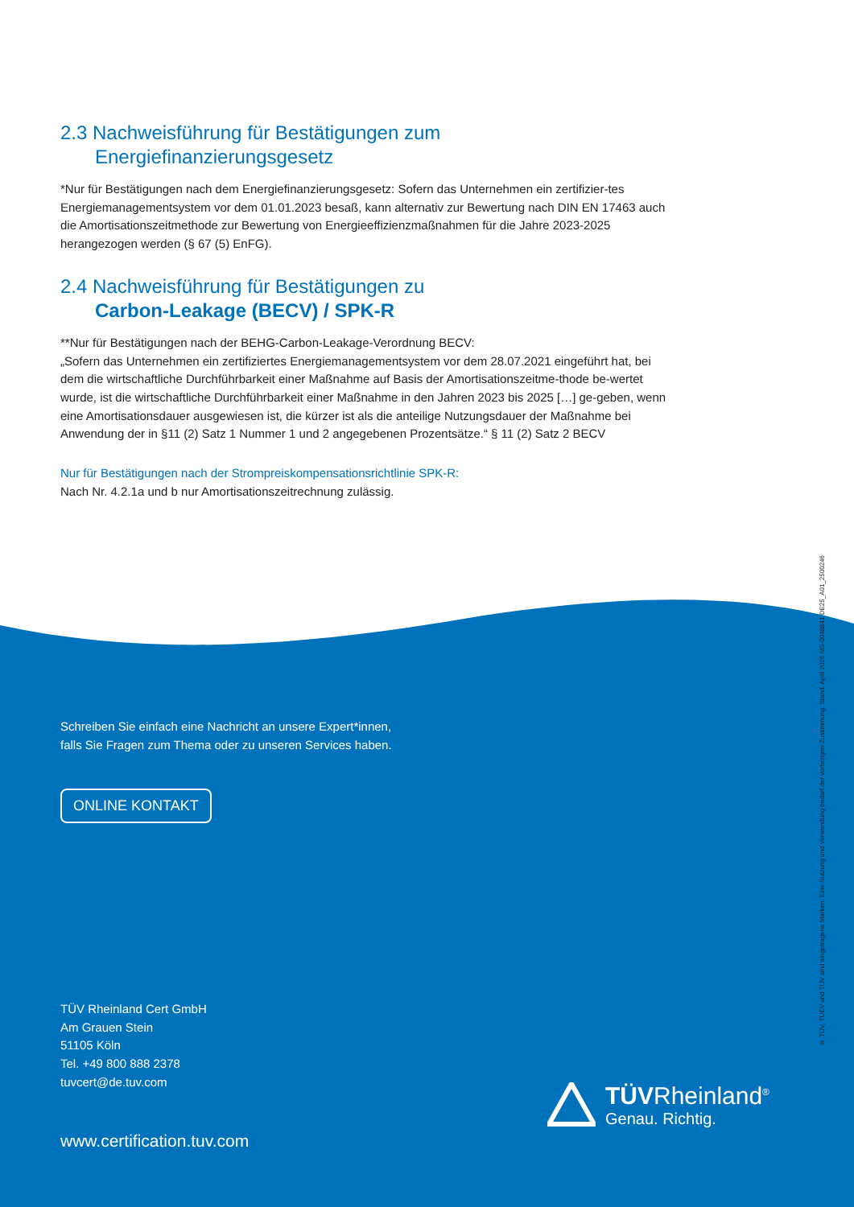2.3 Nachweisführung für Bestätigungen zum
Energiefinanzierungsgesetz
*Nur für Bestätigungen nach dem Energiefinanzierungsgesetz: Sofern das Unternehmen ein zertifizier-tes Energiemanagementsystem vor dem 01.01.2023 besaß, kann alternativ zur Bewertung nach DIN EN 17463 auch die Amortisationszeitmethode zur Bewertung von Energieeffizienzmaßnahmen für die Jahre 2023-2025 herangezogen werden (§ 67 (5) EnFG).
2.4 Nachweisführung für Bestätigungen zu
Carbon-Leakage (BECV) / SPK-R
**Nur für Bestätigungen nach der BEHG-Carbon-Leakage-Verordnung BECV:
„Sofern das Unternehmen ein zertifiziertes Energiemanagementsystem vor dem 28.07.2021 eingeführt hat, bei dem die wirtschaftliche Durchführbarkeit einer Maßnahme auf Basis der Amortisationszeitme-thode be-wertet wurde, ist die wirtschaftliche Durchführbarkeit einer Maßnahme in den Jahren 2023 bis 2025 […] ge-geben, wenn eine Amortisationsdauer ausgewiesen ist, die kürzer ist als die anteilige Nutzungsdauer der Maßnahme bei Anwendung der in §11 (2) Satz 1 Nummer 1 und 2 angegebenen Prozentsätze.“ § 11 (2) Satz 2 BECV
Nur für Bestätigungen nach der Strompreiskompensationsrichtlinie SPK-R:
Nach Nr. 4.2.1a und b nur Amortisationszeitrechnung zulässig.
Schreiben Sie einfach eine Nachricht an unsere Expert*innen,
falls Sie Fragen zum Thema oder zu unseren Services haben.
ONLINE KONTAKT
TÜV Rheinland Cert GmbH
Am Grauen Stein
51105 Köln
Tel. +49 800 888 2378
tuvcert@de.tuv.com
www.certification.tuv.com
TÜVRheinland<sup>®</sup>
Genau. Richtig.
® TÜV, TUEV und TUV sind eingetragene Marken. Eine Nutzung und Verwendung bedarf der vorherigen Zustimmung. Stand: April 2025 MS-0048841 DE25_A01_2500246